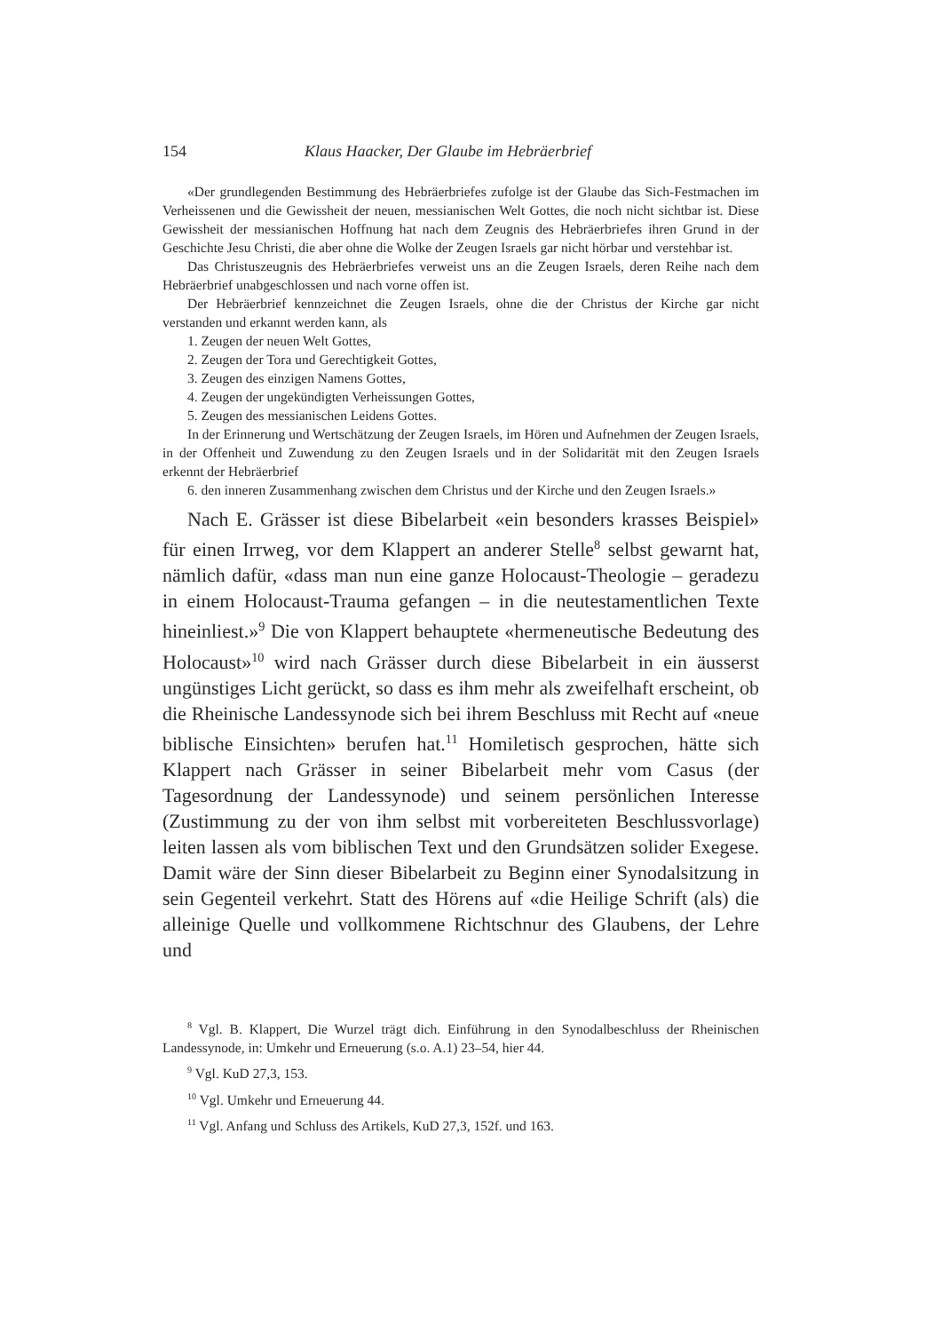154 Klaus Haacker, Der Glaube im Hebräerbrief
«Der grundlegenden Bestimmung des Hebräerbriefes zufolge ist der Glaube das Sich-Festmachen im Verheissenen und die Gewissheit der neuen, messianischen Welt Gottes, die noch nicht sichtbar ist. Diese Gewissheit der messianischen Hoffnung hat nach dem Zeugnis des Hebräerbriefes ihren Grund in der Geschichte Jesu Christi, die aber ohne die Wolke der Zeugen Israels gar nicht hörbar und verstehbar ist.
Das Christuszeugnis des Hebräerbriefes verweist uns an die Zeugen Israels, deren Reihe nach dem Hebräerbrief unabgeschlossen und nach vorne offen ist.
Der Hebräerbrief kennzeichnet die Zeugen Israels, ohne die der Christus der Kirche gar nicht verstanden und erkannt werden kann, als
1. Zeugen der neuen Welt Gottes,
2. Zeugen der Tora und Gerechtigkeit Gottes,
3. Zeugen des einzigen Namens Gottes,
4. Zeugen der ungekündigten Verheissungen Gottes,
5. Zeugen des messianischen Leidens Gottes.
In der Erinnerung und Wertschätzung der Zeugen Israels, im Hören und Aufnehmen der Zeugen Israels, in der Offenheit und Zuwendung zu den Zeugen Israels und in der Solidarität mit den Zeugen Israels erkennt der Hebräerbrief
6. den inneren Zusammenhang zwischen dem Christus und der Kirche und den Zeugen Israels.»
Nach E. Grässer ist diese Bibelarbeit «ein besonders krasses Beispiel» für einen Irrweg, vor dem Klappert an anderer Stelle<sup>8</sup> selbst gewarnt hat, nämlich dafür, «dass man nun eine ganze Holocaust-Theologie – geradezu in einem Holocaust-Trauma gefangen – in die neutestamentlichen Texte hineinliest.»<sup>9</sup> Die von Klappert behauptete «hermeneutische Bedeutung des Holocaust»<sup>10</sup> wird nach Grässer durch diese Bibelarbeit in ein äusserst ungünstiges Licht gerückt, so dass es ihm mehr als zweifelhaft erscheint, ob die Rheinische Landessynode sich bei ihrem Beschluss mit Recht auf «neue biblische Einsichten» berufen hat.<sup>11</sup> Homiletisch gesprochen, hätte sich Klappert nach Grässer in seiner Bibelarbeit mehr vom Casus (der Tagesordnung der Landessynode) und seinem persönlichen Interesse (Zustimmung zu der von ihm selbst mit vorbereiteten Beschlussvorlage) leiten lassen als vom biblischen Text und den Grundsätzen solider Exegese. Damit wäre der Sinn dieser Bibelarbeit zu Beginn einer Synodalsitzung in sein Gegenteil verkehrt. Statt des Hörens auf «die Heilige Schrift (als) die alleinige Quelle und vollkommene Richtschnur des Glaubens, der Lehre und
<sup>8</sup> Vgl. B. Klappert, Die Wurzel trägt dich. Einführung in den Synodalbeschluss der Rheinischen Landessynode, in: Umkehr und Erneuerung (s.o. A.1) 23–54, hier 44.
<sup>9</sup> Vgl. KuD 27,3, 153.
<sup>10</sup> Vgl. Umkehr und Erneuerung 44.
<sup>11</sup> Vgl. Anfang und Schluss des Artikels, KuD 27,3, 152f. und 163.